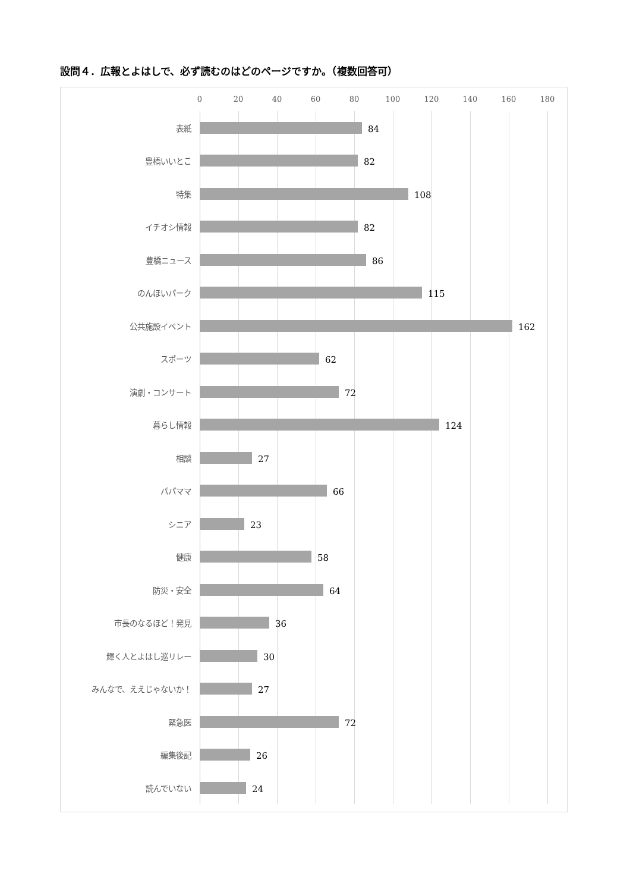設問４．広報とよはしで、必ず読むのはどのページですか。（複数回答可）
0 20 40 60 80 100 120 140 160 180
表紙
84
豊橋いいとこ
82
特集
108
イチオシ情報
82
豊橋ニュース
86
のんほいパーク
115
公共施設イベント
162
スポーツ
62
演劇・コンサート
72
暮らし情報
124
相談
27
パパママ
66
シニア
23
健康
58
防災・安全
64
市長のなるほど！発見
36
輝く人とよはし巡リレー
30
みんなで、ええじゃないか！
27
緊急医
72
編集後記
26
読んでいない
24